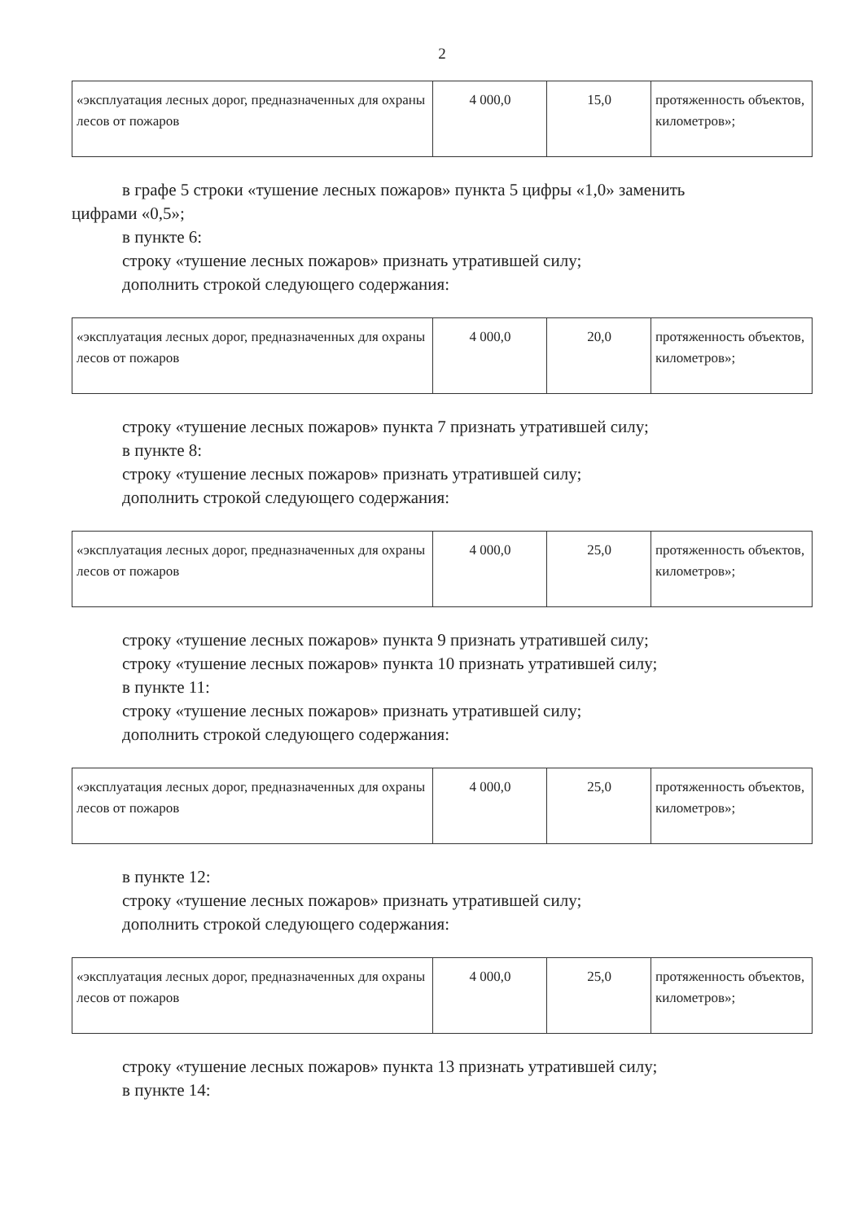2
| «эксплуатация лесных дорог, предназначенных для охраны лесов от пожаров | 4 000,0 | 15,0 | протяженность объектов, километров»; |
в графе 5 строки «тушение лесных пожаров» пункта 5 цифры «1,0» заменить
цифрами «0,5»;
в пункте 6:
строку «тушение лесных пожаров» признать утратившей силу;
дополнить строкой следующего содержания:
| «эксплуатация лесных дорог, предназначенных для охраны лесов от пожаров | 4 000,0 | 20,0 | протяженность объектов, километров»; |
строку «тушение лесных пожаров» пункта 7 признать утратившей силу;
в пункте 8:
строку «тушение лесных пожаров» признать утратившей силу;
дополнить строкой следующего содержания:
| «эксплуатация лесных дорог, предназначенных для охраны лесов от пожаров | 4 000,0 | 25,0 | протяженность объектов, километров»; |
строку «тушение лесных пожаров» пункта 9 признать утратившей силу;
строку «тушение лесных пожаров» пункта 10 признать утратившей силу;
в пункте 11:
строку «тушение лесных пожаров» признать утратившей силу;
дополнить строкой следующего содержания:
| «эксплуатация лесных дорог, предназначенных для охраны лесов от пожаров | 4 000,0 | 25,0 | протяженность объектов, километров»; |
в пункте 12:
строку «тушение лесных пожаров» признать утратившей силу;
дополнить строкой следующего содержания:
| «эксплуатация лесных дорог, предназначенных для охраны лесов от пожаров | 4 000,0 | 25,0 | протяженность объектов, километров»; |
строку «тушение лесных пожаров» пункта 13 признать утратившей силу;
в пункте 14: